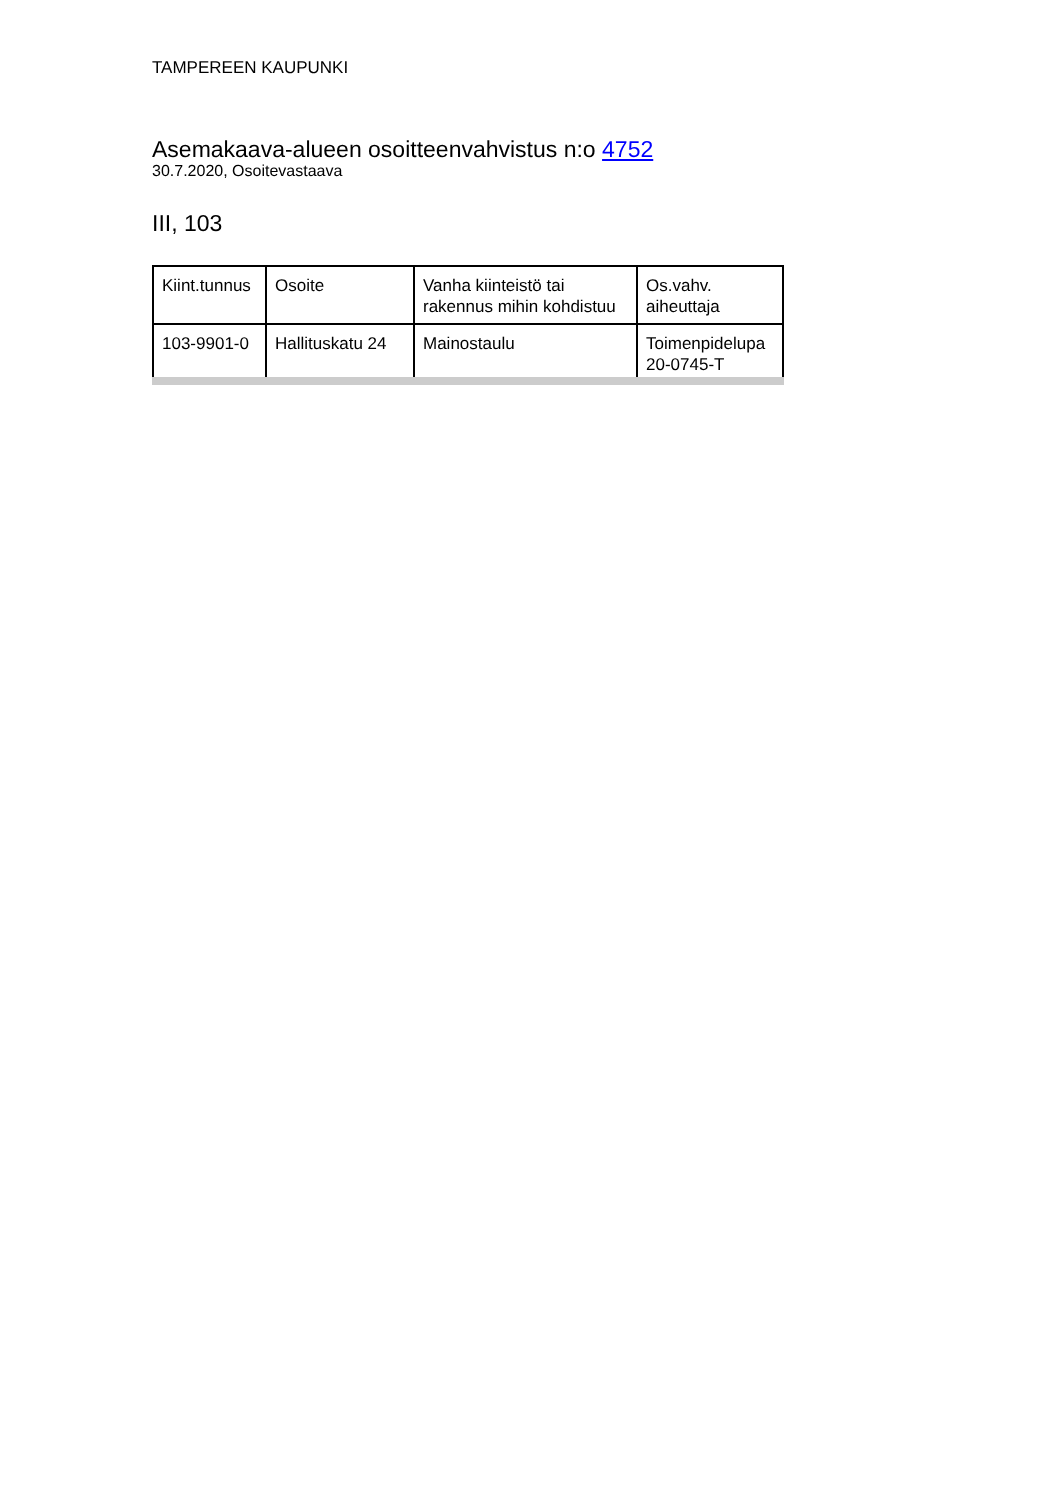TAMPEREEN KAUPUNKI
Asemakaava-alueen osoitteenvahvistus n:o 4752
30.7.2020, Osoitevastaava
III, 103
| Kiint.tunnus | Osoite | Vanha kiinteistö tai rakennus mihin kohdistuu | Os.vahv. aiheuttaja |
| --- | --- | --- | --- |
| 103-9901-0 | Hallituskatu 24 | Mainostaulu | Toimenpidelupa 20-0745-T |